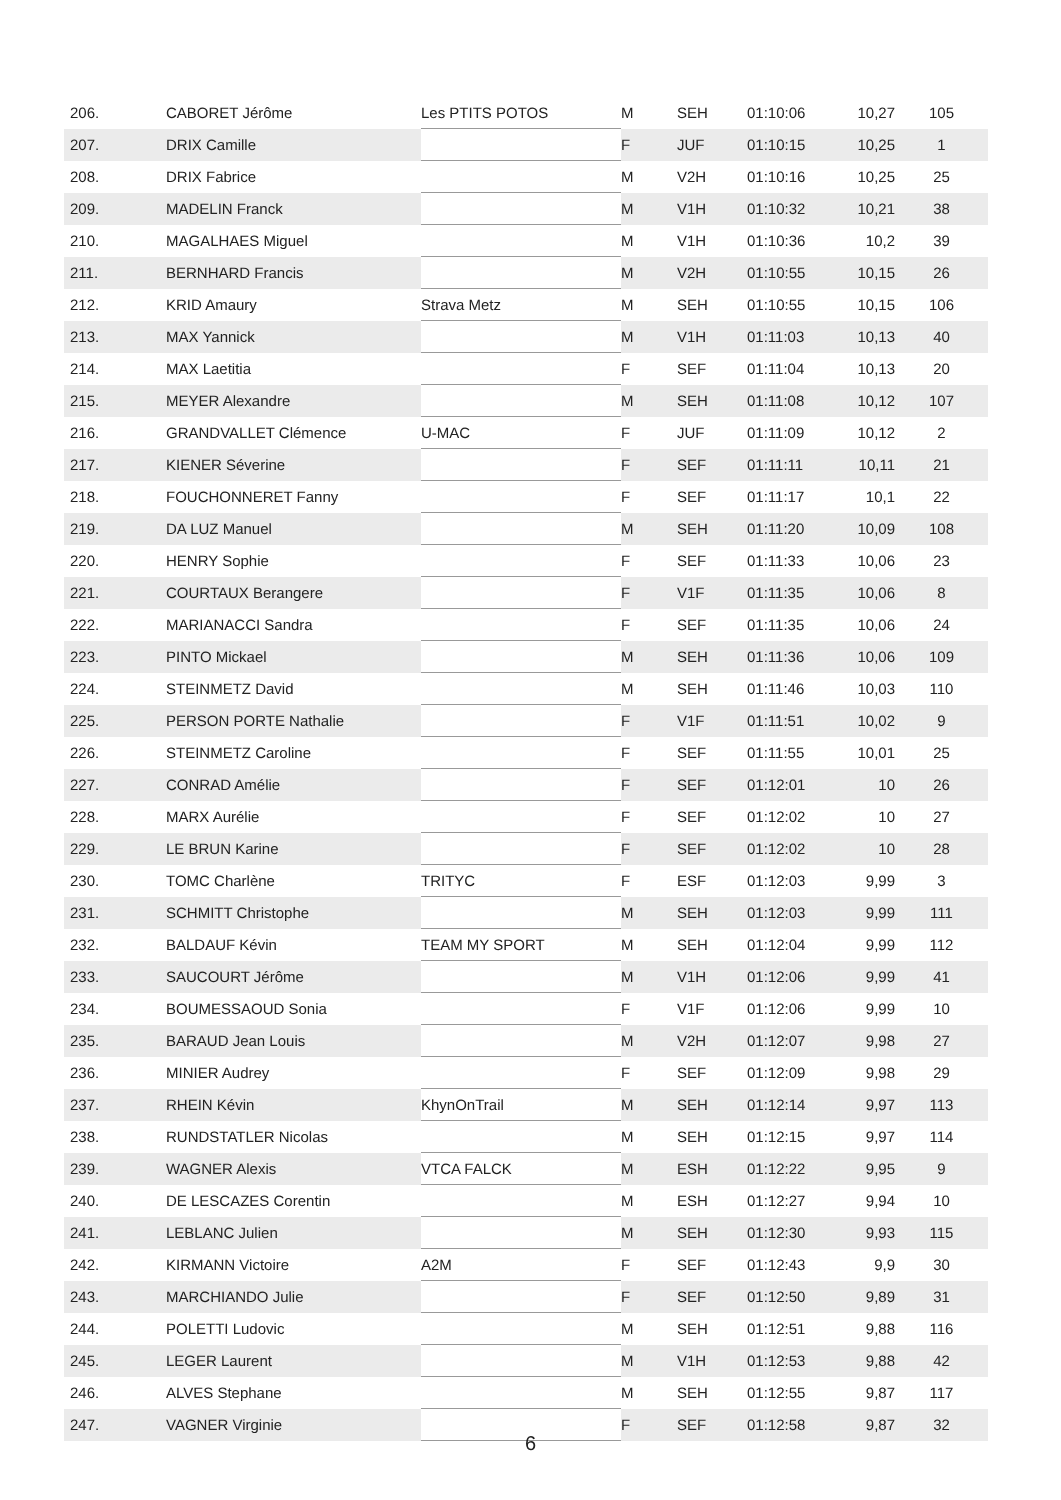| 206. | CABORET Jérôme | Les PTITS POTOS | M | SEH | 01:10:06 | 10,27 | 105 |
| 207. | DRIX Camille | | F | JUF | 01:10:15 | 10,25 | 1 |
| 208. | DRIX Fabrice | | M | V2H | 01:10:16 | 10,25 | 25 |
| 209. | MADELIN Franck | | M | V1H | 01:10:32 | 10,21 | 38 |
| 210. | MAGALHAES Miguel | | M | V1H | 01:10:36 | 10,2 | 39 |
| 211. | BERNHARD Francis | | M | V2H | 01:10:55 | 10,15 | 26 |
| 212. | KRID Amaury | Strava Metz | M | SEH | 01:10:55 | 10,15 | 106 |
| 213. | MAX Yannick | | M | V1H | 01:11:03 | 10,13 | 40 |
| 214. | MAX Laetitia | | F | SEF | 01:11:04 | 10,13 | 20 |
| 215. | MEYER Alexandre | | M | SEH | 01:11:08 | 10,12 | 107 |
| 216. | GRANDVALLET Clémence | U-MAC | F | JUF | 01:11:09 | 10,12 | 2 |
| 217. | KIENER Séverine | | F | SEF | 01:11:11 | 10,11 | 21 |
| 218. | FOUCHONNERET Fanny | | F | SEF | 01:11:17 | 10,1 | 22 |
| 219. | DA LUZ Manuel | | M | SEH | 01:11:20 | 10,09 | 108 |
| 220. | HENRY Sophie | | F | SEF | 01:11:33 | 10,06 | 23 |
| 221. | COURTAUX Berangere | | F | V1F | 01:11:35 | 10,06 | 8 |
| 222. | MARIANACCI Sandra | | F | SEF | 01:11:35 | 10,06 | 24 |
| 223. | PINTO Mickael | | M | SEH | 01:11:36 | 10,06 | 109 |
| 224. | STEINMETZ David | | M | SEH | 01:11:46 | 10,03 | 110 |
| 225. | PERSON PORTE Nathalie | | F | V1F | 01:11:51 | 10,02 | 9 |
| 226. | STEINMETZ Caroline | | F | SEF | 01:11:55 | 10,01 | 25 |
| 227. | CONRAD Amélie | | F | SEF | 01:12:01 | 10 | 26 |
| 228. | MARX Aurélie | | F | SEF | 01:12:02 | 10 | 27 |
| 229. | LE BRUN Karine | | F | SEF | 01:12:02 | 10 | 28 |
| 230. | TOMC Charlène | TRITYC | F | ESF | 01:12:03 | 9,99 | 3 |
| 231. | SCHMITT Christophe | | M | SEH | 01:12:03 | 9,99 | 111 |
| 232. | BALDAUF Kévin | TEAM MY SPORT | M | SEH | 01:12:04 | 9,99 | 112 |
| 233. | SAUCOURT Jérôme | | M | V1H | 01:12:06 | 9,99 | 41 |
| 234. | BOUMESSAOUD Sonia | | F | V1F | 01:12:06 | 9,99 | 10 |
| 235. | BARAUD Jean Louis | | M | V2H | 01:12:07 | 9,98 | 27 |
| 236. | MINIER Audrey | | F | SEF | 01:12:09 | 9,98 | 29 |
| 237. | RHEIN Kévin | KhynOnTrail | M | SEH | 01:12:14 | 9,97 | 113 |
| 238. | RUNDSTATLER Nicolas | | M | SEH | 01:12:15 | 9,97 | 114 |
| 239. | WAGNER Alexis | VTCA FALCK | M | ESH | 01:12:22 | 9,95 | 9 |
| 240. | DE LESCAZES Corentin | | M | ESH | 01:12:27 | 9,94 | 10 |
| 241. | LEBLANC Julien | | M | SEH | 01:12:30 | 9,93 | 115 |
| 242. | KIRMANN Victoire | A2M | F | SEF | 01:12:43 | 9,9 | 30 |
| 243. | MARCHIANDO Julie | | F | SEF | 01:12:50 | 9,89 | 31 |
| 244. | POLETTI Ludovic | | M | SEH | 01:12:51 | 9,88 | 116 |
| 245. | LEGER Laurent | | M | V1H | 01:12:53 | 9,88 | 42 |
| 246. | ALVES Stephane | | M | SEH | 01:12:55 | 9,87 | 117 |
| 247. | VAGNER Virginie | | F | SEF | 01:12:58 | 9,87 | 32 |
6